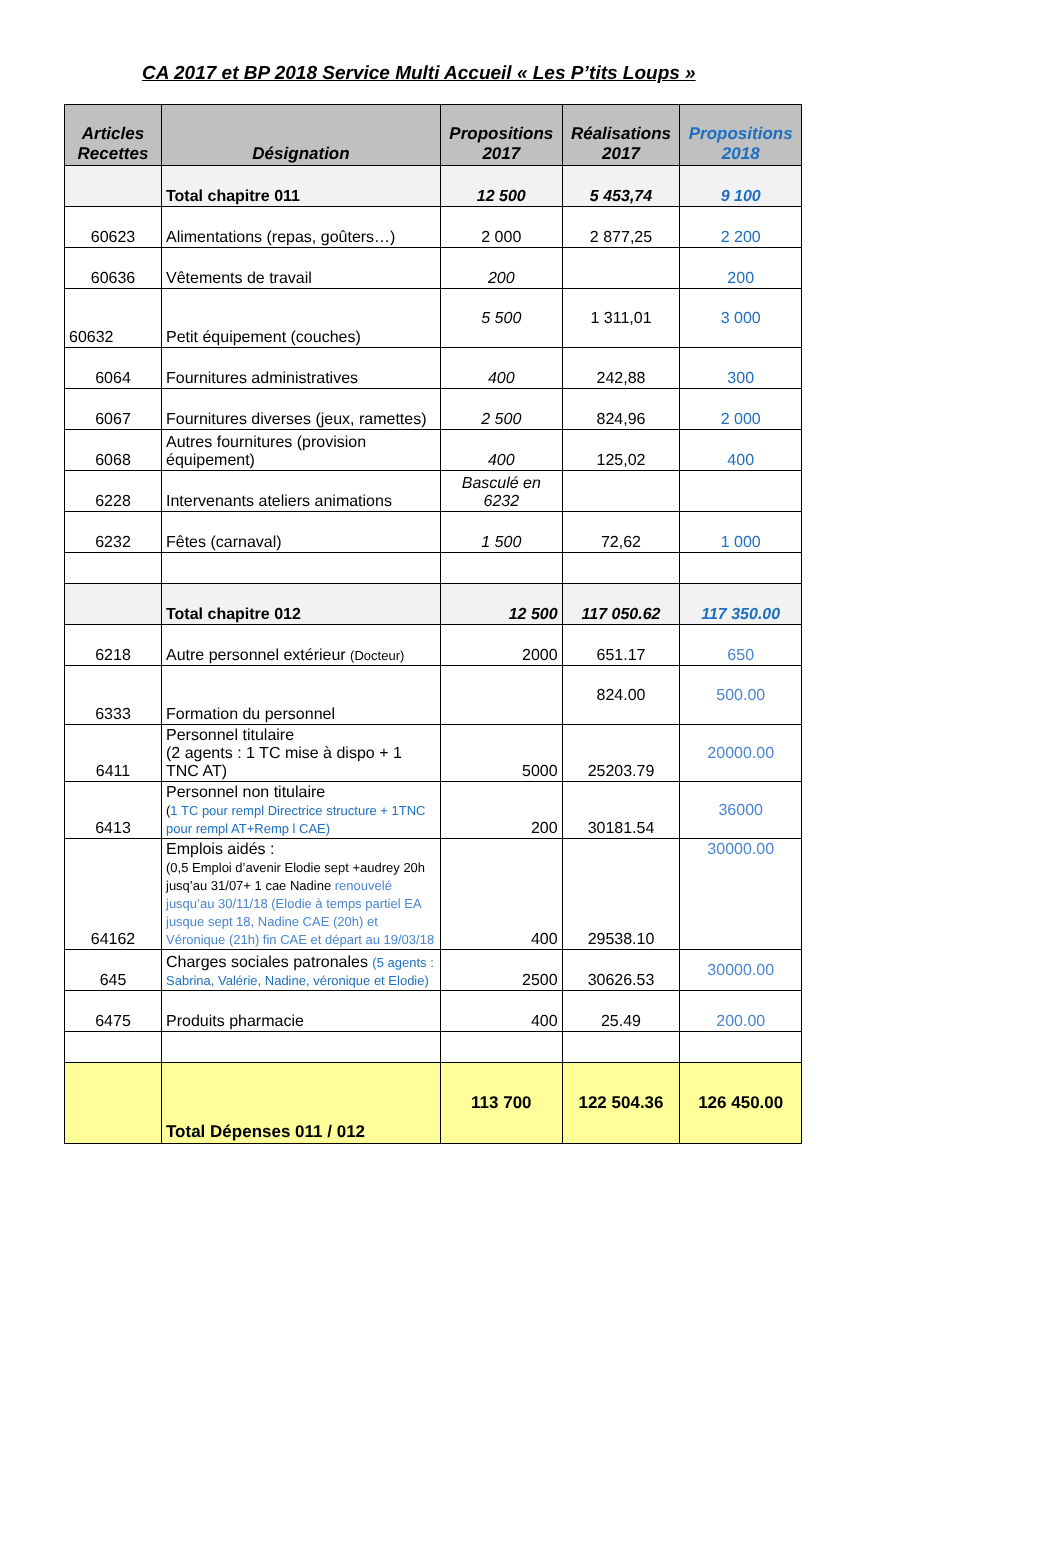CA 2017 et BP 2018 Service Multi Accueil « Les P’tits Loups »
| Articles Recettes | Désignation | Propositions 2017 | Réalisations 2017 | Propositions 2018 |
| --- | --- | --- | --- | --- |
| | Total chapitre 011 | 12 500 | 5 453,74 | 9 100 |
| 60623 | Alimentations (repas, goûters…) | 2 000 | 2 877,25 | 2 200 |
| 60636 | Vêtements de travail | 200 | | 200 |
| 60632 | Petit équipement (couches) | 5 500 | 1 311,01 | 3 000 |
| 6064 | Fournitures administratives | 400 | 242,88 | 300 |
| 6067 | Fournitures diverses (jeux, ramettes) | 2 500 | 824,96 | 2 000 |
| 6068 | Autres fournitures (provision équipement) | 400 | 125,02 | 400 |
| 6228 | Intervenants ateliers animations | Basculé en 6232 | | |
| 6232 | Fêtes (carnaval) | 1 500 | 72,62 | 1 000 |
| | Total chapitre 012 | 12 500 | 117 050.62 | 117 350.00 |
| 6218 | Autre personnel extérieur (Docteur) | 2000 | 651.17 | 650 |
| 6333 | Formation du personnel | | 824.00 | 500.00 |
| 6411 | Personnel titulaire (2 agents : 1 TC mise à dispo + 1 TNC AT) | 5000 | 25203.79 | 20000.00 |
| 6413 | Personnel non titulaire ( 1 TC pour rempl Directrice structure + 1TNC pour rempl AT+Remp l CAE) | 200 | 30181.54 | 36000 |
| 64162 | Emplois aidés : (0,5 Emploi d’avenir Elodie sept +audrey 20h jusq’au 31/07+ 1 cae Nadine renouvelé jusqu’au 30/11/18 (Elodie à temps partiel EA jusque sept 18, Nadine CAE (20h) et Véronique (21h) fin CAE et départ au 19/03/18 | 400 | 29538.10 | 30000.00 |
| 645 | Charges sociales patronales (5 agents : Sabrina, Valérie, Nadine, véronique et Elodie) | 2500 | 30626.53 | 30000.00 |
| 6475 | Produits pharmacie | 400 | 25.49 | 200.00 |
| | Total Dépenses 011 / 012 | 113 700 | 122 504.36 | 126 450.00 |